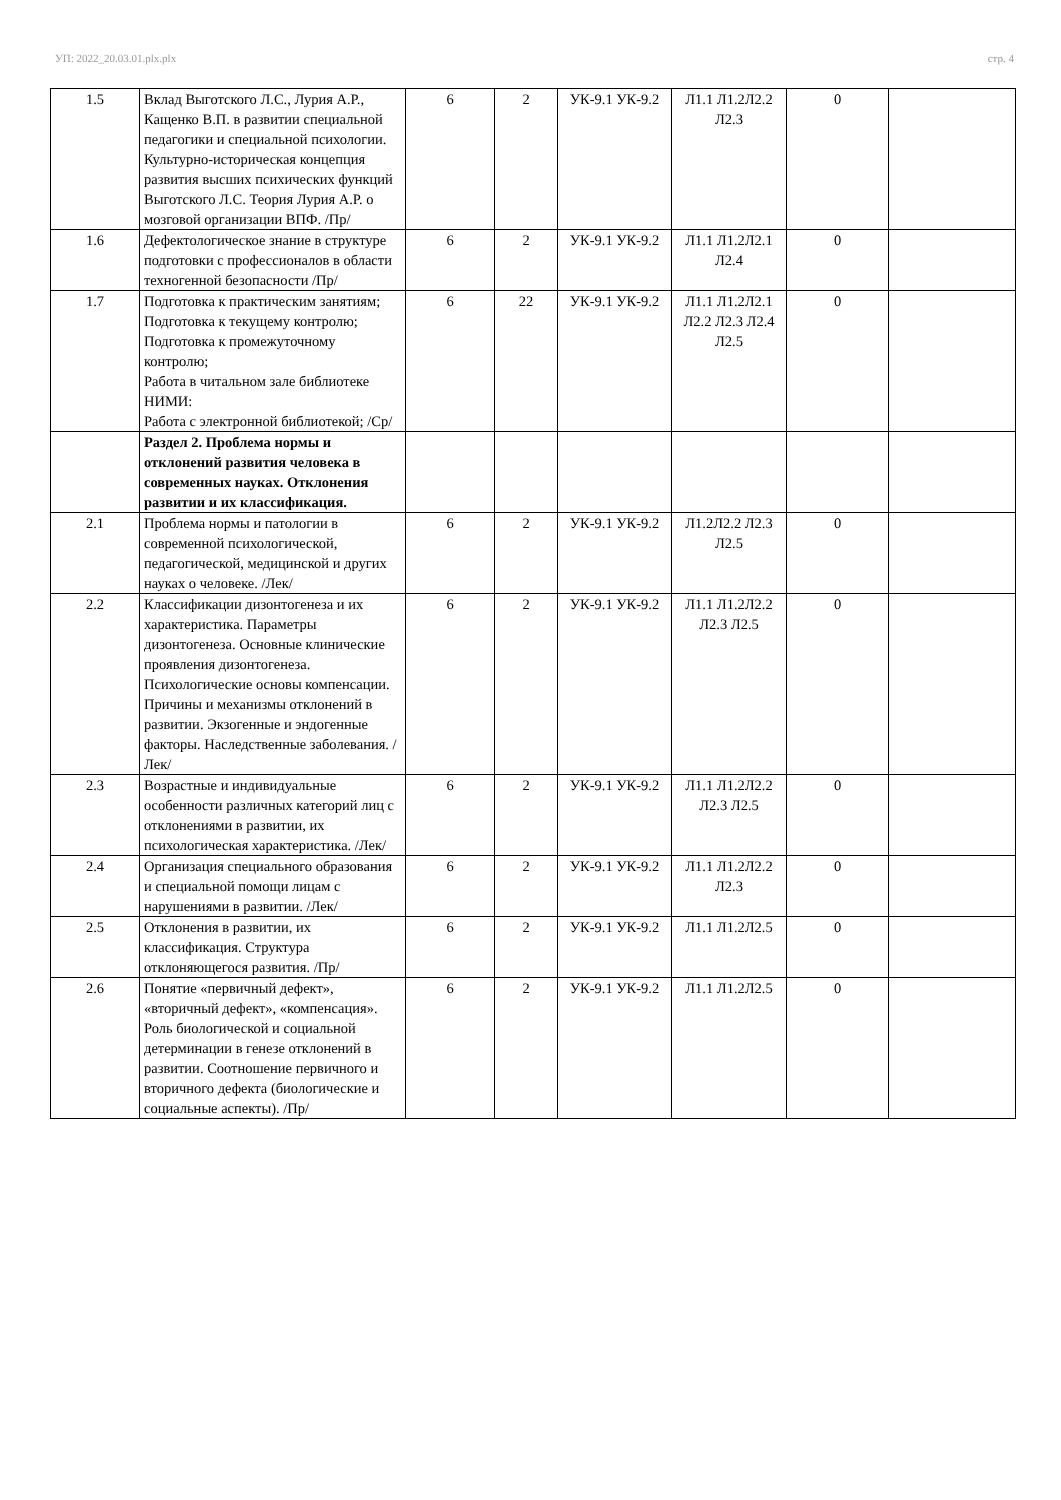УП: 2022_20.03.01.plx.plx стр. 4
| 1.5 | Вклад Выготского Л.С., Лурия А.Р., Кащенко В.П. в развитии специальной педагогики и специальной психологии. Культурно-историческая концепция развития высших психических функций Выготского Л.С. Теория Лурия А.Р. о мозговой организации ВПФ. /Пр/ | 6 | 2 | УК-9.1 УК-9.2 | Л1.1 Л1.2Л2.2 Л2.3 | 0 | |
| 1.6 | Дефектологическое знание в структуре подготовки с профессионалов в области техногенной безопасности /Пр/ | 6 | 2 | УК-9.1 УК-9.2 | Л1.1 Л1.2Л2.1 Л2.4 | 0 | |
| 1.7 | Подготовка к практическим занятиям; Подготовка к текущему контролю; Подготовка к промежуточному контролю; Работа в читальном зале библиотеке НИМИ: Работа с электронной библиотекой; /Ср/ | 6 | 22 | УК-9.1 УК-9.2 | Л1.1 Л1.2Л2.1 Л2.2 Л2.3 Л2.4 Л2.5 | 0 | |
| | Раздел 2. Проблема нормы и отклонений развития человека в современных науках. Отклонения развитии и их классификация. | | | | | | |
| 2.1 | Проблема нормы и патологии в современной психологической, педагогической, медицинской и других науках о человеке. /Лек/ | 6 | 2 | УК-9.1 УК-9.2 | Л1.2Л2.2 Л2.3 Л2.5 | 0 | |
| 2.2 | Классификации дизонтогенеза и их характеристика. Параметры дизонтогенеза. Основные клинические проявления дизонтогенеза. Психологические основы компенсации. Причины и механизмы отклонений в развитии. Экзогенные и эндогенные факторы. Наследственные заболевания. /Лек/ | 6 | 2 | УК-9.1 УК-9.2 | Л1.1 Л1.2Л2.2 Л2.3 Л2.5 | 0 | |
| 2.3 | Возрастные и индивидуальные особенности различных категорий лиц с отклонениями в развитии, их психологическая характеристика. /Лек/ | 6 | 2 | УК-9.1 УК-9.2 | Л1.1 Л1.2Л2.2 Л2.3 Л2.5 | 0 | |
| 2.4 | Организация специального образования и специальной помощи лицам с нарушениями в развитии. /Лек/ | 6 | 2 | УК-9.1 УК-9.2 | Л1.1 Л1.2Л2.2 Л2.3 | 0 | |
| 2.5 | Отклонения в развитии, их классификация. Структура отклоняющегося развития. /Пр/ | 6 | 2 | УК-9.1 УК-9.2 | Л1.1 Л1.2Л2.5 | 0 | |
| 2.6 | Понятие «первичный дефект», «вторичный дефект», «компенсация». Роль биологической и социальной детерминации в генезе отклонений в развитии. Соотношение первичного и вторичного дефекта (биологические и социальные аспекты). /Пр/ | 6 | 2 | УК-9.1 УК-9.2 | Л1.1 Л1.2Л2.5 | 0 | |